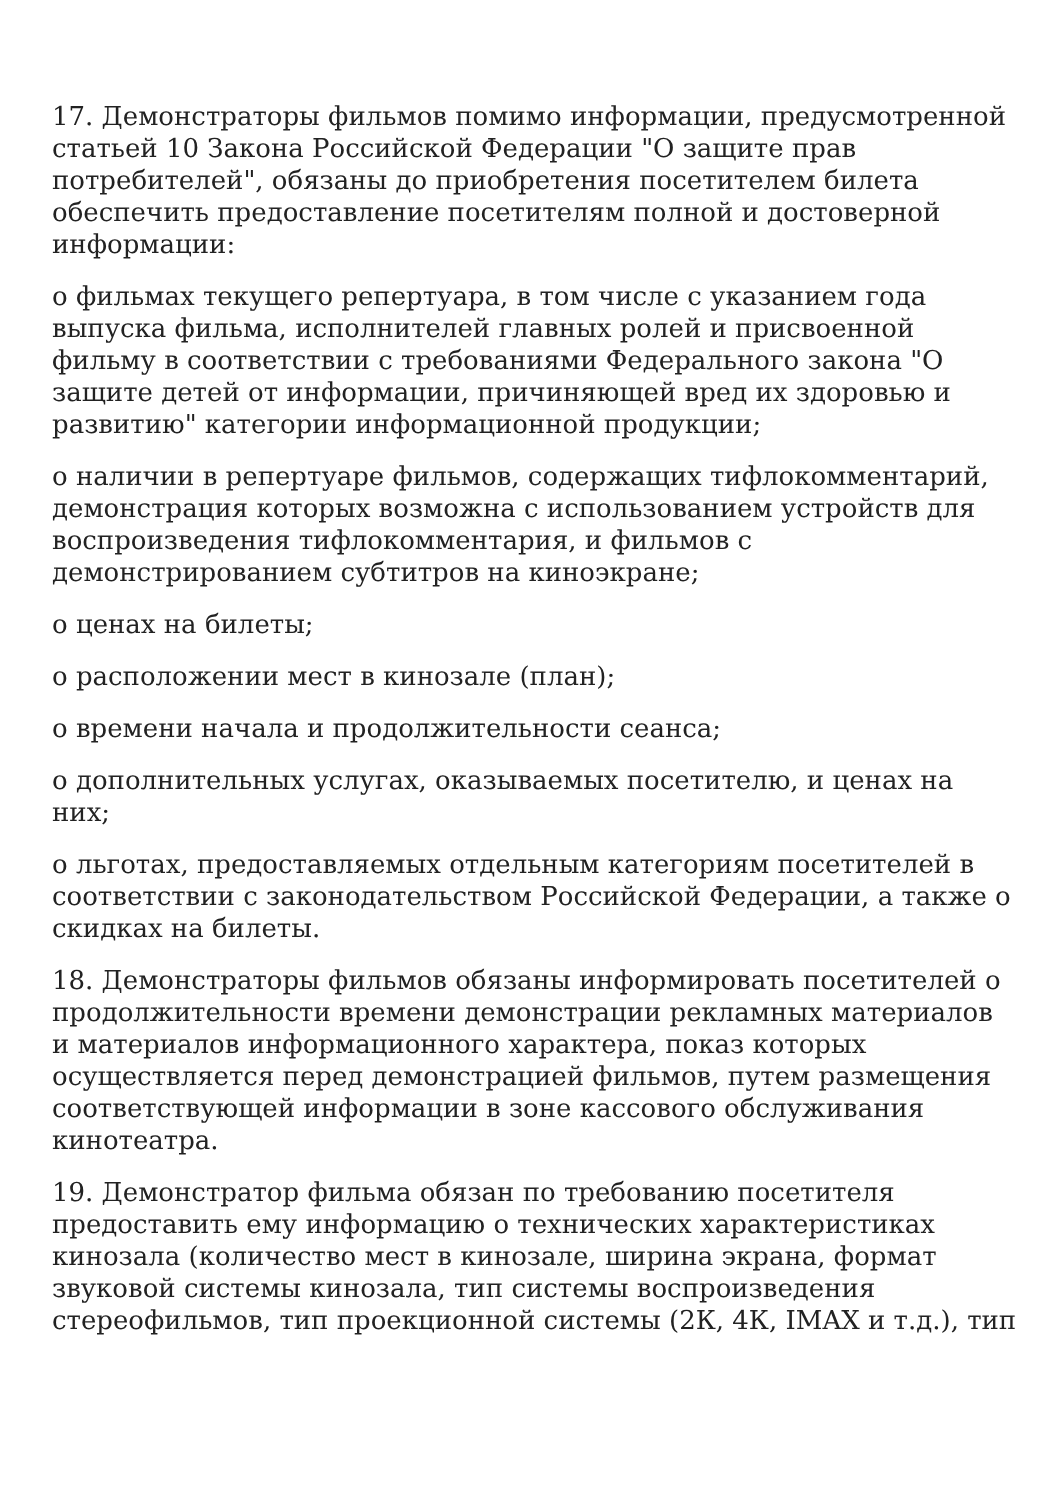17. Демонстраторы фильмов помимо информации, предусмотренной статьей 10 Закона Российской Федерации "О защите прав потребителей", обязаны до приобретения посетителем билета обеспечить предоставление посетителям полной и достоверной информации:
о фильмах текущего репертуара, в том числе с указанием года выпуска фильма, исполнителей главных ролей и присвоенной фильму в соответствии с требованиями Федерального закона "О защите детей от информации, причиняющей вред их здоровью и развитию" категории информационной продукции;
о наличии в репертуаре фильмов, содержащих тифлокомментарий, демонстрация которых возможна с использованием устройств для воспроизведения тифлокомментария, и фильмов с демонстрированием субтитров на киноэкране;
о ценах на билеты;
о расположении мест в кинозале (план);
о времени начала и продолжительности сеанса;
о дополнительных услугах, оказываемых посетителю, и ценах на них;
о льготах, предоставляемых отдельным категориям посетителей в соответствии с законодательством Российской Федерации, а также о скидках на билеты.
18. Демонстраторы фильмов обязаны информировать посетителей о продолжительности времени демонстрации рекламных материалов и материалов информационного характера, показ которых осуществляется перед демонстрацией фильмов, путем размещения соответствующей информации в зоне кассового обслуживания кинотеатра.
19. Демонстратор фильма обязан по требованию посетителя предоставить ему информацию о технических характеристиках кинозала (количество мест в кинозале, ширина экрана, формат звуковой системы кинозала, тип системы воспроизведения стереофильмов, тип проекционной системы (2К, 4К, IMAX и т.д.), тип